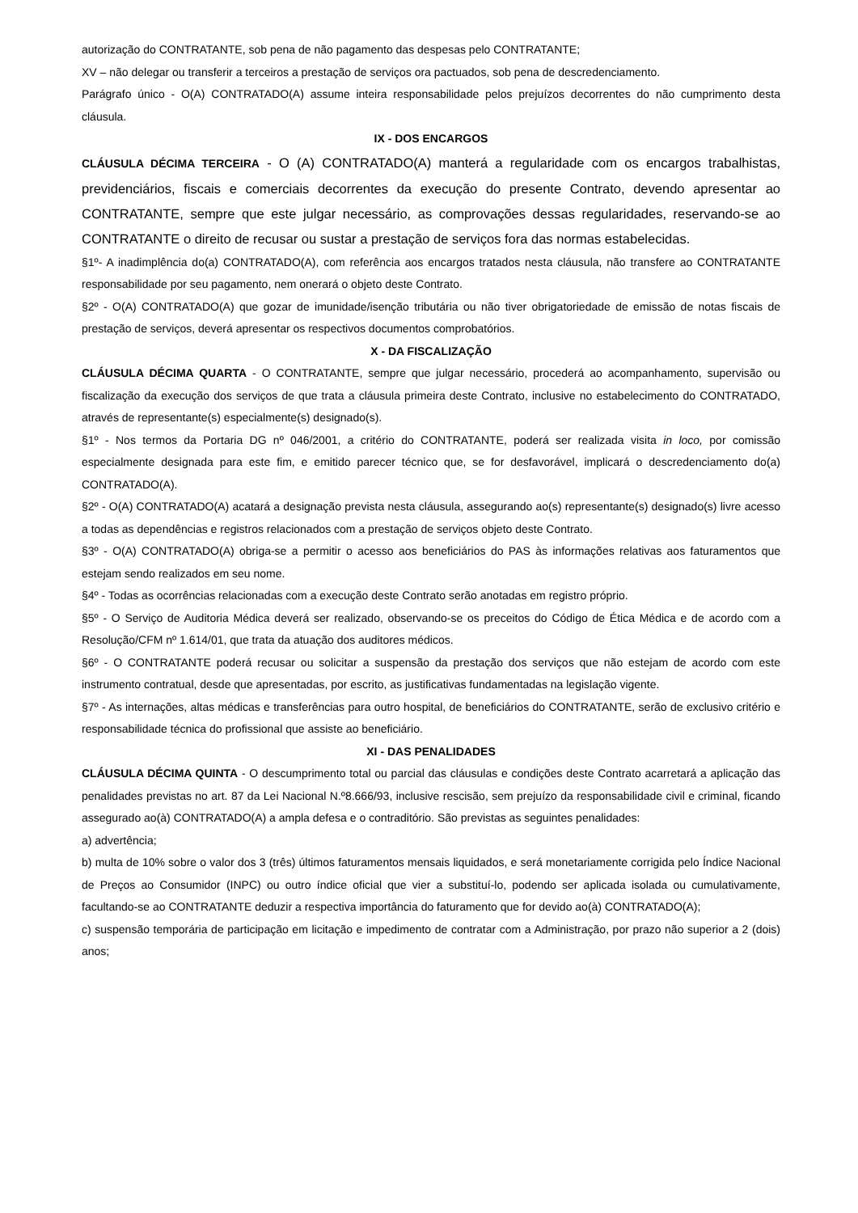autorização do CONTRATANTE, sob pena de não pagamento das despesas pelo CONTRATANTE;
XV – não delegar ou transferir a terceiros a prestação de serviços ora pactuados, sob pena de descredenciamento.
Parágrafo único - O(A) CONTRATADO(A) assume inteira responsabilidade pelos prejuízos decorrentes do não cumprimento desta cláusula.
IX - DOS ENCARGOS
CLÁUSULA DÉCIMA TERCEIRA - O (A) CONTRATADO(A) manterá a regularidade com os encargos trabalhistas, previdenciários, fiscais e comerciais decorrentes da execução do presente Contrato, devendo apresentar ao CONTRATANTE, sempre que este julgar necessário, as comprovações dessas regularidades, reservando-se ao CONTRATANTE o direito de recusar ou sustar a prestação de serviços fora das normas estabelecidas.
§1º- A inadimplência do(a) CONTRATADO(A), com referência aos encargos tratados nesta cláusula, não transfere ao CONTRATANTE responsabilidade por seu pagamento, nem onerará o objeto deste Contrato.
§2º - O(A) CONTRATADO(A) que gozar de imunidade/isenção tributária ou não tiver obrigatoriedade de emissão de notas fiscais de prestação de serviços, deverá apresentar os respectivos documentos comprobatórios.
X - DA FISCALIZAÇÃO
CLÁUSULA DÉCIMA QUARTA - O CONTRATANTE, sempre que julgar necessário, procederá ao acompanhamento, supervisão ou fiscalização da execução dos serviços de que trata a cláusula primeira deste Contrato, inclusive no estabelecimento do CONTRATADO, através de representante(s) especialmente(s) designado(s).
§1º - Nos termos da Portaria DG nº 046/2001, a critério do CONTRATANTE, poderá ser realizada visita in loco, por comissão especialmente designada para este fim, e emitido parecer técnico que, se for desfavorável, implicará o descredenciamento do(a) CONTRATADO(A).
§2º - O(A) CONTRATADO(A) acatará a designação prevista nesta cláusula, assegurando ao(s) representante(s) designado(s) livre acesso a todas as dependências e registros relacionados com a prestação de serviços objeto deste Contrato.
§3º - O(A) CONTRATADO(A) obriga-se a permitir o acesso aos beneficiários do PAS às informações relativas aos faturamentos que estejam sendo realizados em seu nome.
§4º - Todas as ocorrências relacionadas com a execução deste Contrato serão anotadas em registro próprio.
§5º - O Serviço de Auditoria Médica deverá ser realizado, observando-se os preceitos do Código de Ética Médica e de acordo com a Resolução/CFM nº 1.614/01, que trata da atuação dos auditores médicos.
§6º - O CONTRATANTE poderá recusar ou solicitar a suspensão da prestação dos serviços que não estejam de acordo com este instrumento contratual, desde que apresentadas, por escrito, as justificativas fundamentadas na legislação vigente.
§7º - As internações, altas médicas e transferências para outro hospital, de beneficiários do CONTRATANTE, serão de exclusivo critério e responsabilidade técnica do profissional que assiste ao beneficiário.
XI - DAS PENALIDADES
CLÁUSULA DÉCIMA QUINTA - O descumprimento total ou parcial das cláusulas e condições deste Contrato acarretará a aplicação das penalidades previstas no art. 87 da Lei Nacional N.º8.666/93, inclusive rescisão, sem prejuízo da responsabilidade civil e criminal, ficando assegurado ao(à) CONTRATADO(A) a ampla defesa e o contraditório. São previstas as seguintes penalidades:
a) advertência;
b) multa de 10% sobre o valor dos 3 (três) últimos faturamentos mensais liquidados, e será monetariamente corrigida pelo Índice Nacional de Preços ao Consumidor (INPC) ou outro índice oficial que vier a substituí-lo, podendo ser aplicada isolada ou cumulativamente, facultando-se ao CONTRATANTE deduzir a respectiva importância do faturamento que for devido ao(à) CONTRATADO(A);
c) suspensão temporária de participação em licitação e impedimento de contratar com a Administração, por prazo não superior a 2 (dois) anos;